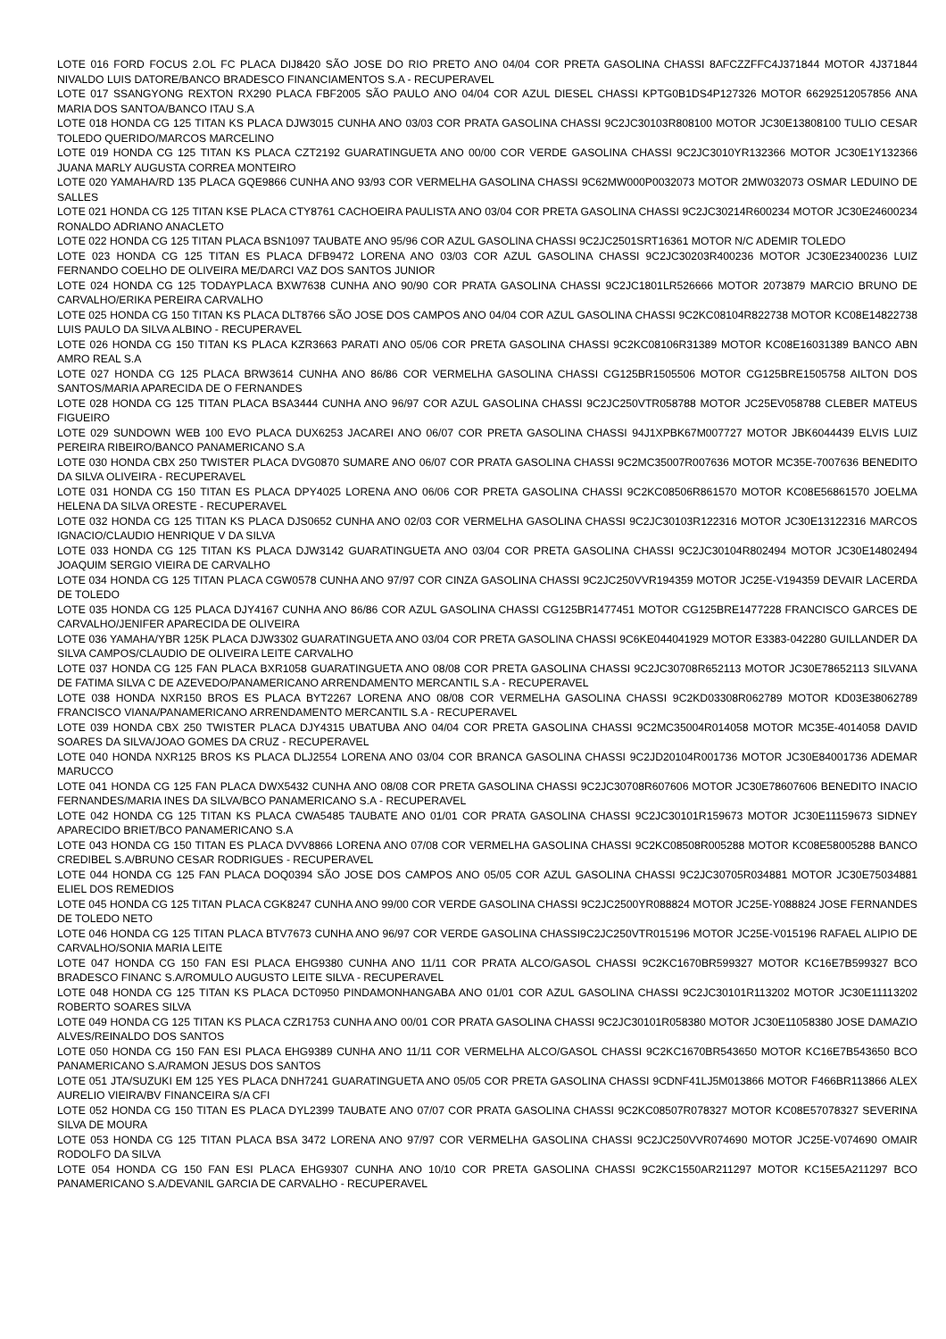LOTE 016 FORD FOCUS 2.OL FC PLACA DIJ8420 SÃO JOSE DO RIO PRETO ANO 04/04 COR PRETA GASOLINA CHASSI 8AFCZZFFC4J371844 MOTOR 4J371844 NIVALDO LUIS DATORE/BANCO BRADESCO FINANCIAMENTOS S.A - RECUPERAVEL
LOTE 017 SSANGYONG REXTON RX290 PLACA FBF2005 SÃO PAULO ANO 04/04 COR AZUL DIESEL CHASSI KPTG0B1DS4P127326 MOTOR 66292512057856 ANA MARIA DOS SANTOA/BANCO ITAU S.A
LOTE 018 HONDA CG 125 TITAN KS PLACA DJW3015 CUNHA ANO 03/03 COR PRATA GASOLINA CHASSI 9C2JC30103R808100 MOTOR JC30E13808100 TULIO CESAR TOLEDO QUERIDO/MARCOS MARCELINO
LOTE 019 HONDA CG 125 TITAN KS PLACA CZT2192 GUARATINGUETA ANO 00/00 COR VERDE GASOLINA CHASSI 9C2JC3010YR132366 MOTOR JC30E1Y132366 JUANA MARLY AUGUSTA CORREA MONTEIRO
LOTE 020 YAMAHA/RD 135 PLACA GQE9866 CUNHA ANO 93/93 COR VERMELHA GASOLINA CHASSI 9C62MW000P0032073 MOTOR 2MW032073 OSMAR LEDUINO DE SALLES
LOTE 021 HONDA CG 125 TITAN KSE PLACA CTY8761 CACHOEIRA PAULISTA ANO 03/04 COR PRETA GASOLINA CHASSI 9C2JC30214R600234 MOTOR JC30E24600234 RONALDO ADRIANO ANACLETO
LOTE 022 HONDA CG 125 TITAN PLACA BSN1097 TAUBATE ANO 95/96 COR AZUL GASOLINA CHASSI 9C2JC2501SRT16361 MOTOR N/C ADEMIR TOLEDO
LOTE 023 HONDA CG 125 TITAN ES PLACA DFB9472 LORENA ANO 03/03 COR AZUL GASOLINA CHASSI 9C2JC30203R400236 MOTOR JC30E23400236 LUIZ FERNANDO COELHO DE OLIVEIRA ME/DARCI VAZ DOS SANTOS JUNIOR
LOTE 024 HONDA CG 125 TODAYPLACA BXW7638 CUNHA ANO 90/90 COR PRATA GASOLINA CHASSI 9C2JC1801LR526666 MOTOR 2073879 MARCIO BRUNO DE CARVALHO/ERIKA PEREIRA CARVALHO
LOTE 025 HONDA CG 150 TITAN KS PLACA DLT8766 SÃO JOSE DOS CAMPOS ANO 04/04 COR AZUL GASOLINA CHASSI 9C2KC08104R822738 MOTOR KC08E14822738 LUIS PAULO DA SILVA ALBINO - RECUPERAVEL
LOTE 026 HONDA CG 150 TITAN KS PLACA KZR3663 PARATI ANO 05/06 COR PRETA GASOLINA CHASSI 9C2KC08106R31389 MOTOR KC08E16031389 BANCO ABN AMRO REAL S.A
LOTE 027 HONDA CG 125 PLACA BRW3614 CUNHA ANO 86/86 COR VERMELHA GASOLINA CHASSI CG125BR1505506 MOTOR CG125BRE1505758 AILTON DOS SANTOS/MARIA APARECIDA DE O FERNANDES
LOTE 028 HONDA CG 125 TITAN PLACA BSA3444 CUNHA ANO 96/97 COR AZUL GASOLINA CHASSI 9C2JC250VTR058788 MOTOR JC25EV058788 CLEBER MATEUS FIGUEIRO
LOTE 029 SUNDOWN WEB 100 EVO PLACA DUX6253 JACAREI ANO 06/07 COR PRETA GASOLINA CHASSI 94J1XPBK67M007727 MOTOR JBK6044439 ELVIS LUIZ PEREIRA RIBEIRO/BANCO PANAMERICANO S.A
LOTE 030 HONDA CBX 250 TWISTER PLACA DVG0870 SUMARE ANO 06/07 COR PRATA GASOLINA CHASSI 9C2MC35007R007636 MOTOR MC35E-7007636 BENEDITO DA SILVA OLIVEIRA - RECUPERAVEL
LOTE 031 HONDA CG 150 TITAN ES PLACA DPY4025 LORENA ANO 06/06 COR PRETA GASOLINA CHASSI 9C2KC08506R861570 MOTOR KC08E56861570 JOELMA HELENA DA SILVA ORESTE - RECUPERAVEL
LOTE 032 HONDA CG 125 TITAN KS PLACA DJS0652 CUNHA ANO 02/03 COR VERMELHA GASOLINA CHASSI 9C2JC30103R122316 MOTOR JC30E13122316 MARCOS IGNACIO/CLAUDIO HENRIQUE V DA SILVA
LOTE 033 HONDA CG 125 TITAN KS PLACA DJW3142 GUARATINGUETA ANO 03/04 COR PRETA GASOLINA CHASSI 9C2JC30104R802494 MOTOR JC30E14802494 JOAQUIM SERGIO VIEIRA DE CARVALHO
LOTE 034 HONDA CG 125 TITAN PLACA CGW0578 CUNHA ANO 97/97 COR CINZA GASOLINA CHASSI 9C2JC250VVR194359 MOTOR JC25E-V194359 DEVAIR LACERDA DE TOLEDO
LOTE 035 HONDA CG 125 PLACA DJY4167 CUNHA ANO 86/86 COR AZUL GASOLINA CHASSI CG125BR1477451 MOTOR CG125BRE1477228 FRANCISCO GARCES DE CARVALHO/JENIFER APARECIDA DE OLIVEIRA
LOTE 036 YAMAHA/YBR 125K PLACA DJW3302 GUARATINGUETA ANO 03/04 COR PRETA GASOLINA CHASSI 9C6KE044041929 MOTOR E3383-042280 GUILLANDER DA SILVA CAMPOS/CLAUDIO DE OLIVEIRA LEITE CARVALHO
LOTE 037 HONDA CG 125 FAN PLACA BXR1058 GUARATINGUETA ANO 08/08 COR PRETA GASOLINA CHASSI 9C2JC30708R652113 MOTOR JC30E78652113 SILVANA DE FATIMA SILVA C DE AZEVEDO/PANAMERICANO ARRENDAMENTO MERCANTIL S.A - RECUPERAVEL
LOTE 038 HONDA NXR150 BROS ES PLACA BYT2267 LORENA ANO 08/08 COR VERMELHA GASOLINA CHASSI 9C2KD03308R062789 MOTOR KD03E38062789 FRANCISCO VIANA/PANAMERICANO ARRENDAMENTO MERCANTIL S.A - RECUPERAVEL
LOTE 039 HONDA CBX 250 TWISTER PLACA DJY4315 UBATUBA ANO 04/04 COR PRETA GASOLINA CHASSI 9C2MC35004R014058 MOTOR MC35E-4014058 DAVID SOARES DA SILVA/JOAO GOMES DA CRUZ - RECUPERAVEL
LOTE 040 HONDA NXR125 BROS KS PLACA DLJ2554 LORENA ANO 03/04 COR BRANCA GASOLINA CHASSI 9C2JD20104R001736 MOTOR JC30E84001736 ADEMAR MARUCCO
LOTE 041 HONDA CG 125 FAN PLACA DWX5432 CUNHA ANO 08/08 COR PRETA GASOLINA CHASSI 9C2JC30708R607606 MOTOR JC30E78607606 BENEDITO INACIO FERNANDES/MARIA INES DA SILVA/BCO PANAMERICANO S.A - RECUPERAVEL
LOTE 042 HONDA CG 125 TITAN KS PLACA CWA5485 TAUBATE ANO 01/01 COR PRATA GASOLINA CHASSI 9C2JC30101R159673 MOTOR JC30E11159673 SIDNEY APARECIDO BRIET/BCO PANAMERICANO S.A
LOTE 043 HONDA CG 150 TITAN ES PLACA DVV8866 LORENA ANO 07/08 COR VERMELHA GASOLINA CHASSI 9C2KC08508R005288 MOTOR KC08E58005288 BANCO CREDIBEL S.A/BRUNO CESAR RODRIGUES - RECUPERAVEL
LOTE 044 HONDA CG 125 FAN PLACA DOQ0394 SÃO JOSE DOS CAMPOS ANO 05/05 COR AZUL GASOLINA CHASSI 9C2JC30705R034881 MOTOR JC30E75034881 ELIEL DOS REMEDIOS
LOTE 045 HONDA CG 125 TITAN PLACA CGK8247 CUNHA ANO 99/00 COR VERDE GASOLINA CHASSI 9C2JC2500YR088824 MOTOR JC25E-Y088824 JOSE FERNANDES DE TOLEDO NETO
LOTE 046 HONDA CG 125 TITAN PLACA BTV7673 CUNHA ANO 96/97 COR VERDE GASOLINA CHASSI9C2JC250VTR015196 MOTOR JC25E-V015196 RAFAEL ALIPIO DE CARVALHO/SONIA MARIA LEITE
LOTE 047 HONDA CG 150 FAN ESI PLACA EHG9380 CUNHA ANO 11/11 COR PRATA ALCO/GASOL CHASSI 9C2KC1670BR599327 MOTOR KC16E7B599327 BCO BRADESCO FINANC S.A/ROMULO AUGUSTO LEITE SILVA - RECUPERAVEL
LOTE 048 HONDA CG 125 TITAN KS PLACA DCT0950 PINDAMONHANGABA ANO 01/01 COR AZUL GASOLINA CHASSI 9C2JC30101R113202 MOTOR JC30E11113202 ROBERTO SOARES SILVA
LOTE 049 HONDA CG 125 TITAN KS PLACA CZR1753 CUNHA ANO 00/01 COR PRATA GASOLINA CHASSI 9C2JC30101R058380 MOTOR JC30E11058380 JOSE DAMAZIO ALVES/REINALDO DOS SANTOS
LOTE 050 HONDA CG 150 FAN ESI PLACA EHG9389 CUNHA ANO 11/11 COR VERMELHA ALCO/GASOL CHASSI 9C2KC1670BR543650 MOTOR KC16E7B543650 BCO PANAMERICANO S.A/RAMON JESUS DOS SANTOS
LOTE 051 JTA/SUZUKI EM 125 YES PLACA DNH7241 GUARATINGUETA ANO 05/05 COR PRETA GASOLINA CHASSI 9CDNF41LJ5M013866 MOTOR F466BR113866 ALEX AURELIO VIEIRA/BV FINANCEIRA S/A CFI
LOTE 052 HONDA CG 150 TITAN ES PLACA DYL2399 TAUBATE ANO 07/07 COR PRATA GASOLINA CHASSI 9C2KC08507R078327 MOTOR KC08E57078327 SEVERINA SILVA DE MOURA
LOTE 053 HONDA CG 125 TITAN PLACA BSA 3472 LORENA ANO 97/97 COR VERMELHA GASOLINA CHASSI 9C2JC250VVR074690 MOTOR JC25E-V074690 OMAIR RODOLFO DA SILVA
LOTE 054 HONDA CG 150 FAN ESI PLACA EHG9307 CUNHA ANO 10/10 COR PRETA GASOLINA CHASSI 9C2KC1550AR211297 MOTOR KC15E5A211297 BCO PANAMERICANO S.A/DEVANIL GARCIA DE CARVALHO - RECUPERAVEL